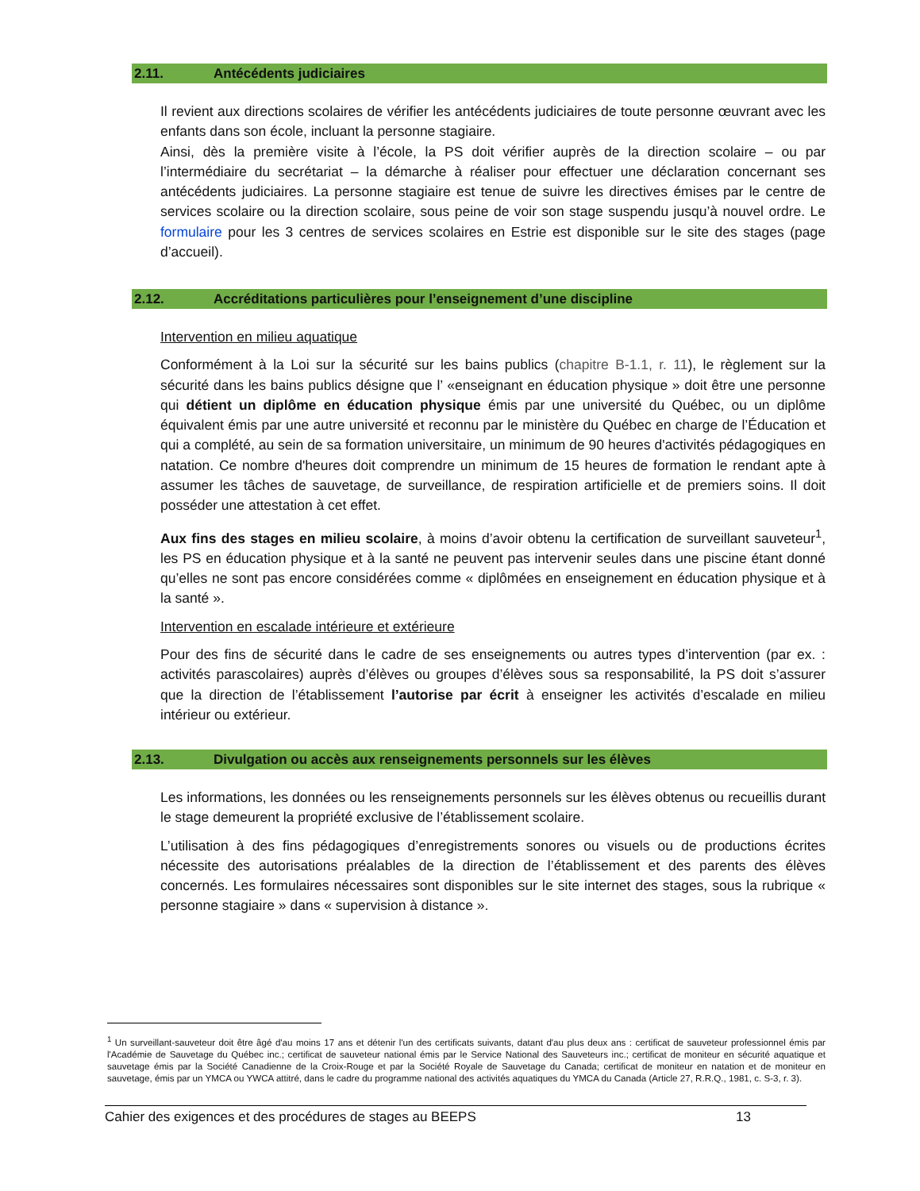2.11. Antécédents judiciaires
Il revient aux directions scolaires de vérifier les antécédents judiciaires de toute personne œuvrant avec les enfants dans son école, incluant la personne stagiaire.
Ainsi, dès la première visite à l’école, la PS doit vérifier auprès de la direction scolaire – ou par l’intermédiaire du secrétariat – la démarche à réaliser pour effectuer une déclaration concernant ses antécédents judiciaires. La personne stagiaire est tenue de suivre les directives émises par le centre de services scolaire ou la direction scolaire, sous peine de voir son stage suspendu jusqu’à nouvel ordre. Le formulaire pour les 3 centres de services scolaires en Estrie est disponible sur le site des stages (page d’accueil).
2.12. Accréditations particulières pour l’enseignement d’une discipline
Intervention en milieu aquatique
Conformément à la Loi sur la sécurité sur les bains publics (chapitre B-1.1, r. 11), le règlement sur la sécurité dans les bains publics désigne que l’ «enseignant en éducation physique » doit être une personne qui détient un diplôme en éducation physique émis par une université du Québec, ou un diplôme équivalent émis par une autre université et reconnu par le ministère du Québec en charge de l’Éducation et qui a complété, au sein de sa formation universitaire, un minimum de 90 heures d'activités pédagogiques en natation. Ce nombre d'heures doit comprendre un minimum de 15 heures de formation le rendant apte à assumer les tâches de sauvetage, de surveillance, de respiration artificielle et de premiers soins. Il doit posséder une attestation à cet effet.
Aux fins des stages en milieu scolaire, à moins d’avoir obtenu la certification de surveillant sauveteur<sup>1</sup>, les PS en éducation physique et à la santé ne peuvent pas intervenir seules dans une piscine étant donné qu’elles ne sont pas encore considérées comme « diplômées en enseignement en éducation physique et à la santé ».
Intervention en escalade intérieure et extérieure
Pour des fins de sécurité dans le cadre de ses enseignements ou autres types d’intervention (par ex. : activités parascolaires) auprès d’élèves ou groupes d’élèves sous sa responsabilité, la PS doit s’assurer que la direction de l’établissement l’autorise par écrit à enseigner les activités d’escalade en milieu intérieur ou extérieur.
2.13. Divulgation ou accès aux renseignements personnels sur les élèves
Les informations, les données ou les renseignements personnels sur les élèves obtenus ou recueillis durant le stage demeurent la propriété exclusive de l’établissement scolaire.
L’utilisation à des fins pédagogiques d’enregistrements sonores ou visuels ou de productions écrites nécessite des autorisations préalables de la direction de l’établissement et des parents des élèves concernés. Les formulaires nécessaires sont disponibles sur le site internet des stages, sous la rubrique « personne stagiaire » dans « supervision à distance ».
<sup>1</sup> Un surveillant-sauveteur doit être âgé d'au moins 17 ans et détenir l'un des certificats suivants, datant d'au plus deux ans : certificat de sauveteur professionnel émis par l'Académie de Sauvetage du Québec inc.; certificat de sauveteur national émis par le Service National des Sauveteurs inc.; certificat de moniteur en sécurité aquatique et sauvetage émis par la Société Canadienne de la Croix-Rouge et par la Société Royale de Sauvetage du Canada; certificat de moniteur en natation et de moniteur en sauvetage, émis par un YMCA ou YWCA attitré, dans le cadre du programme national des activités aquatiques du YMCA du Canada (Article 27, R.R.Q., 1981, c. S-3, r. 3).
Cahier des exigences et des procédures de stages au BEEPS 13